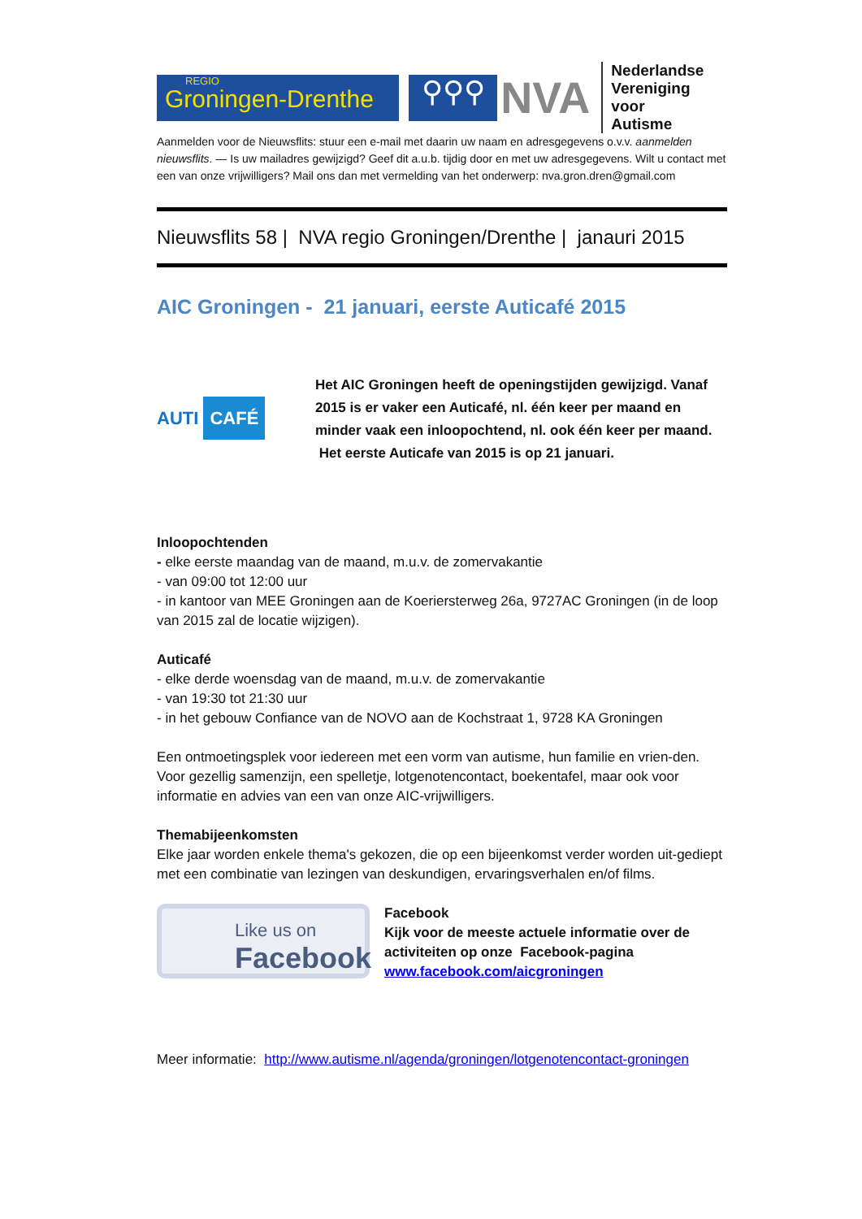REGIO
Groningen-Drenthe
⚲⚲⚲
NVA
Nederlandse
Vereniging voor
Autisme
Aanmelden voor de Nieuwsflits: stuur een e-mail met daarin uw naam en adresgegevens o.v.v. aanmelden nieuwsflits. — Is uw mailadres gewijzigd? Geef dit a.u.b. tijdig door en met uw adresgegevens. Wilt u contact met een van onze vrijwilligers? Mail ons dan met vermelding van het onderwerp: nva.gron.dren@gmail.com
Nieuwsflits 58 | NVA regio Groningen/Drenthe | janauri 2015
AIC Groningen - 21 januari, eerste Auticafé 2015
AUTI CAFÉ
Het AIC Groningen heeft de openingstijden gewijzigd. Vanaf 2015 is er vaker een Auticafé, nl. één keer per maand en minder vaak een inloopochtend, nl. ook één keer per maand. Het eerste Auticafe van 2015 is op 21 januari.
Inloopochtenden
- elke eerste maandag van de maand, m.u.v. de zomervakantie
- van 09:00 tot 12:00 uur
- in kantoor van MEE Groningen aan de Koeriersterweg 26a, 9727AC Groningen (in de loop van 2015 zal de locatie wijzigen).
Auticafé
- elke derde woensdag van de maand, m.u.v. de zomervakantie
- van 19:30 tot 21:30 uur
- in het gebouw Confiance van de NOVO aan de Kochstraat 1, 9728 KA Groningen
Een ontmoetingsplek voor iedereen met een vorm van autisme, hun familie en vrien-den. Voor gezellig samenzijn, een spelletje, lotgenotencontact, boekentafel, maar ook voor informatie en advies van een van onze AIC-vrijwilligers.
Themabijeenkomsten
Elke jaar worden enkele thema's gekozen, die op een bijeenkomst verder worden uit-gediept met een combinatie van lezingen van deskundigen, ervaringsverhalen en/of films.
Like us on
Facebook
Facebook
Kijk voor de meeste actuele informatie over de activiteiten op onze Facebook-pagina
www.facebook.com/aicgroningen
Meer informatie: http://www.autisme.nl/agenda/groningen/lotgenotencontact-groningen